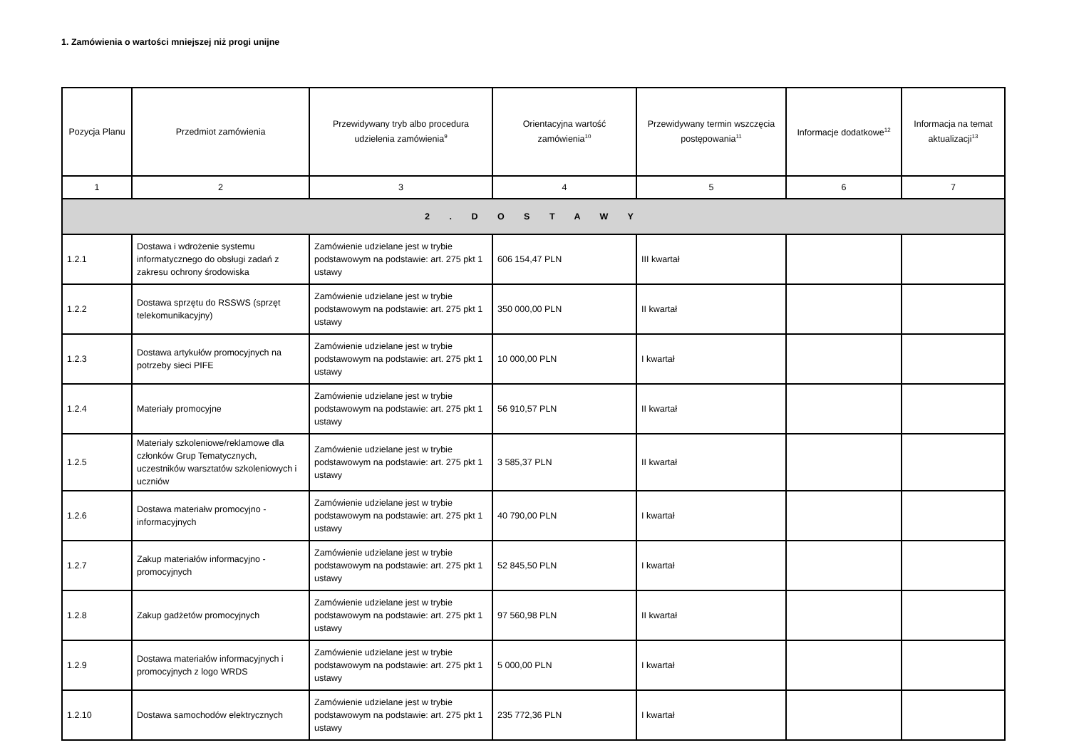1. Zamówienia o wartości mniejszej niż progi unijne
| Pozycja Planu | Przedmiot zamówienia | Przewidywany tryb albo procedura udzielenia zamówienia<sup>9</sup> | Orientacyjna wartość zamówienia<sup>10</sup> | Przewidywany termin wszczęcia postępowania<sup>11</sup> | Informacje dodatkowe<sup>12</sup> | Informacja na temat aktualizacji<sup>13</sup> |
| --- | --- | --- | --- | --- | --- | --- |
| 1 | 2 | 3 | 4 | 5 | 6 | 7 |
| 2 . D O S T A W Y | | | | | | |
| 1.2.1 | Dostawa i wdrożenie systemu informatycznego do obsługi zadań z zakresu ochrony środowiska | Zamówienie udzielane jest w trybie podstawowym na podstawie: art. 275 pkt 1 ustawy | 606 154,47 PLN | III kwartał | | |
| 1.2.2 | Dostawa sprzętu do RSSWS (sprzęt telekomunikacyjny) | Zamówienie udzielane jest w trybie podstawowym na podstawie: art. 275 pkt 1 ustawy | 350 000,00 PLN | II kwartał | | |
| 1.2.3 | Dostawa artykułów promocyjnych na potrzeby sieci PIFE | Zamówienie udzielane jest w trybie podstawowym na podstawie: art. 275 pkt 1 ustawy | 10 000,00 PLN | I kwartał | | |
| 1.2.4 | Materiały promocyjne | Zamówienie udzielane jest w trybie podstawowym na podstawie: art. 275 pkt 1 ustawy | 56 910,57 PLN | II kwartał | | |
| 1.2.5 | Materiały szkoleniowe/reklamowe dla członków Grup Tematycznych, uczestników warsztatów szkoleniowych i uczniów | Zamówienie udzielane jest w trybie podstawowym na podstawie: art. 275 pkt 1 ustawy | 3 585,37 PLN | II kwartał | | |
| 1.2.6 | Dostawa materiałw promocyjno - informacyjnych | Zamówienie udzielane jest w trybie podstawowym na podstawie: art. 275 pkt 1 ustawy | 40 790,00 PLN | I kwartał | | |
| 1.2.7 | Zakup materiałów informacyjno - promocyjnych | Zamówienie udzielane jest w trybie podstawowym na podstawie: art. 275 pkt 1 ustawy | 52 845,50 PLN | I kwartał | | |
| 1.2.8 | Zakup gadżetów promocyjnych | Zamówienie udzielane jest w trybie podstawowym na podstawie: art. 275 pkt 1 ustawy | 97 560,98 PLN | II kwartał | | |
| 1.2.9 | Dostawa materiałów informacyjnych i promocyjnych z logo WRDS | Zamówienie udzielane jest w trybie podstawowym na podstawie: art. 275 pkt 1 ustawy | 5 000,00 PLN | I kwartał | | |
| 1.2.10 | Dostawa samochodów elektrycznych | Zamówienie udzielane jest w trybie podstawowym na podstawie: art. 275 pkt 1 ustawy | 235 772,36 PLN | I kwartał | | |